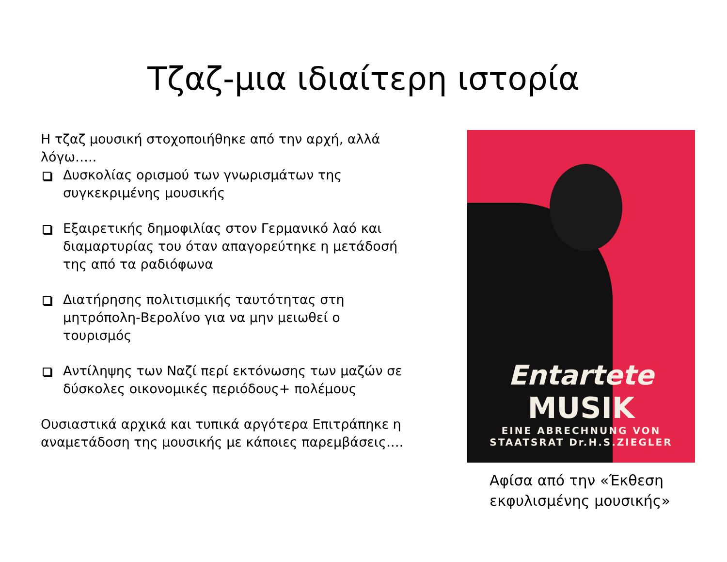Τζαζ-μια ιδιαίτερη ιστορία
Η τζαζ μουσική στοχοποιήθηκε από την αρχή, αλλά λόγω…..
Δυσκολίας ορισμού των γνωρισμάτων της συγκεκριμένης μουσικής
Εξαιρετικής δημοφιλίας στον Γερμανικό λαό και διαμαρτυρίας του όταν απαγορεύτηκε η μετάδοσή της από τα ραδιόφωνα
Διατήρησης πολιτισμικής ταυτότητας στη μητρόπολη-Βερολίνο για να μην μειωθεί ο τουρισμός
Αντίληψης των Ναζί περί εκτόνωσης των μαζών σε δύσκολες οικονομικές περιόδους+ πολέμους
Ουσιαστικά αρχικά και τυπικά αργότερα Επιτράπηκε η αναμετάδοση της μουσικής με κάποιες παρεμβάσεις….
Entartete
MUSIK
EINE ABRECHNUNG VON
STAATSRAT Dr.H.S.ZIEGLER
Αφίσα από την «Έκθεση εκφυλισμένης μουσικής»